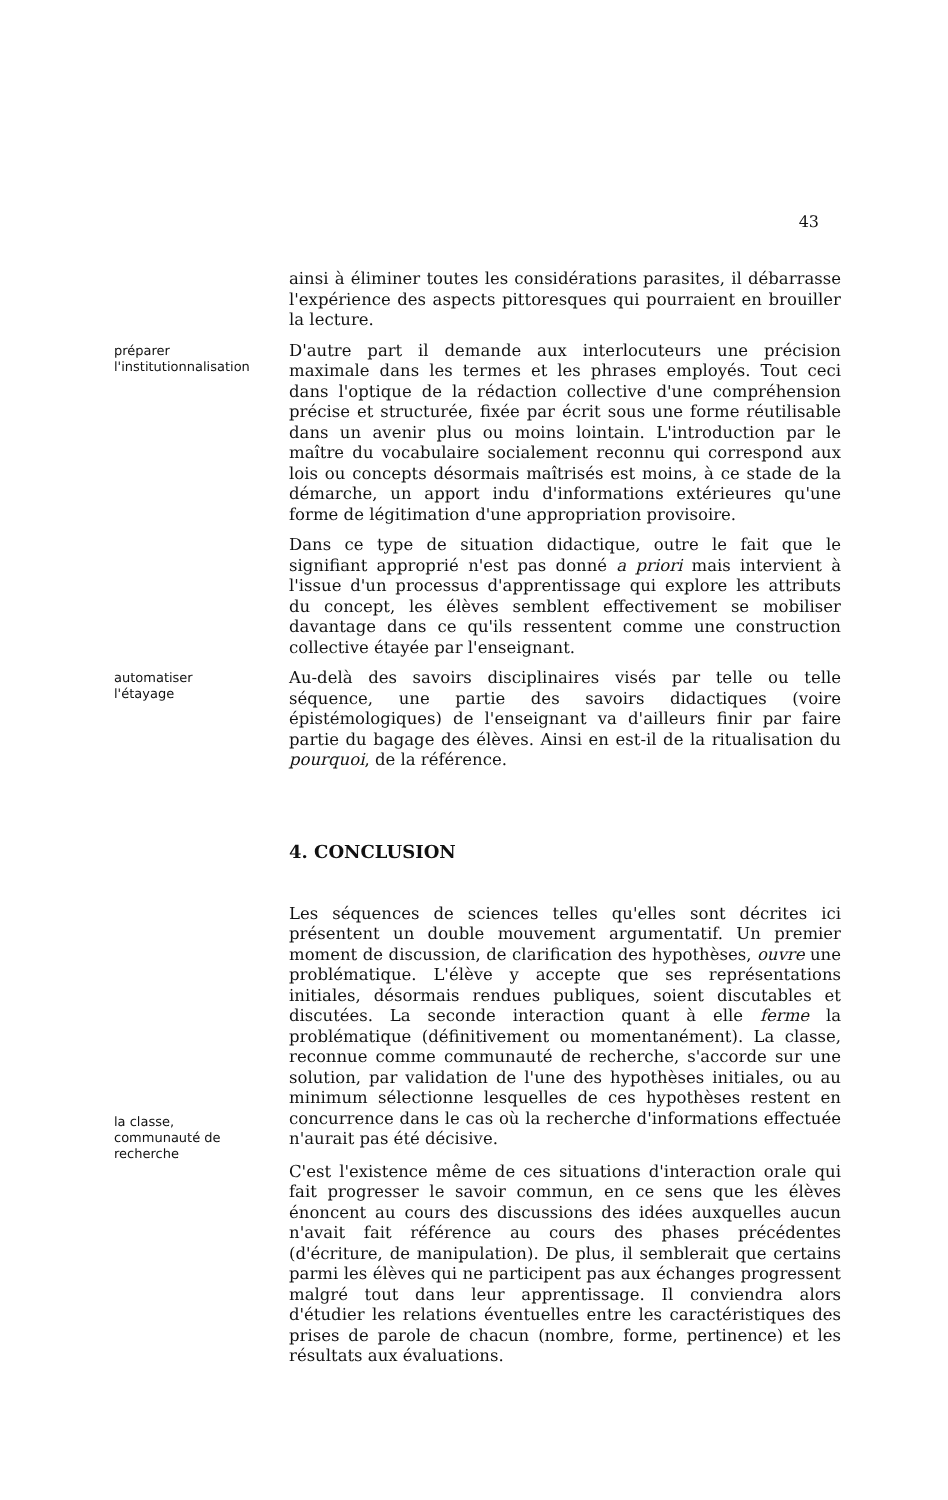43
ainsi à éliminer toutes les considérations parasites, il débarrasse l'expérience des aspects pittoresques qui pourraient en brouiller la lecture.
préparer
l'institutionnalisation
D'autre part il demande aux interlocuteurs une précision maximale dans les termes et les phrases employés. Tout ceci dans l'optique de la rédaction collective d'une compréhension précise et structurée, fixée par écrit sous une forme réutilisable dans un avenir plus ou moins lointain. L'introduction par le maître du vocabulaire socialement reconnu qui correspond aux lois ou concepts désormais maîtrisés est moins, à ce stade de la démarche, un apport indu d'informations extérieures qu'une forme de légitimation d'une appropriation provisoire.
Dans ce type de situation didactique, outre le fait que le signifiant approprié n'est pas donné a priori mais intervient à l'issue d'un processus d'apprentissage qui explore les attributs du concept, les élèves semblent effectivement se mobiliser davantage dans ce qu'ils ressentent comme une construction collective étayée par l'enseignant.
automatiser
l'étayage
Au-delà des savoirs disciplinaires visés par telle ou telle séquence, une partie des savoirs didactiques (voire épistémologiques) de l'enseignant va d'ailleurs finir par faire partie du bagage des élèves. Ainsi en est-il de la ritualisation du pourquoi, de la référence.
4. CONCLUSION
la classe,
communauté de
recherche
Les séquences de sciences telles qu'elles sont décrites ici présentent un double mouvement argumentatif. Un premier moment de discussion, de clarification des hypothèses, ouvre une problématique. L'élève y accepte que ses représentations initiales, désormais rendues publiques, soient discutables et discutées. La seconde interaction quant à elle ferme la problématique (définitivement ou momentanément). La classe, reconnue comme communauté de recherche, s'accorde sur une solution, par validation de l'une des hypothèses initiales, ou au minimum sélectionne lesquelles de ces hypothèses restent en concurrence dans le cas où la recherche d'informations effectuée n'aurait pas été décisive.
C'est l'existence même de ces situations d'interaction orale qui fait progresser le savoir commun, en ce sens que les élèves énoncent au cours des discussions des idées auxquelles aucun n'avait fait référence au cours des phases précédentes (d'écriture, de manipulation). De plus, il semblerait que certains parmi les élèves qui ne participent pas aux échanges progressent malgré tout dans leur apprentissage. Il conviendra alors d'étudier les relations éventuelles entre les caractéristiques des prises de parole de chacun (nombre, forme, pertinence) et les résultats aux évaluations.